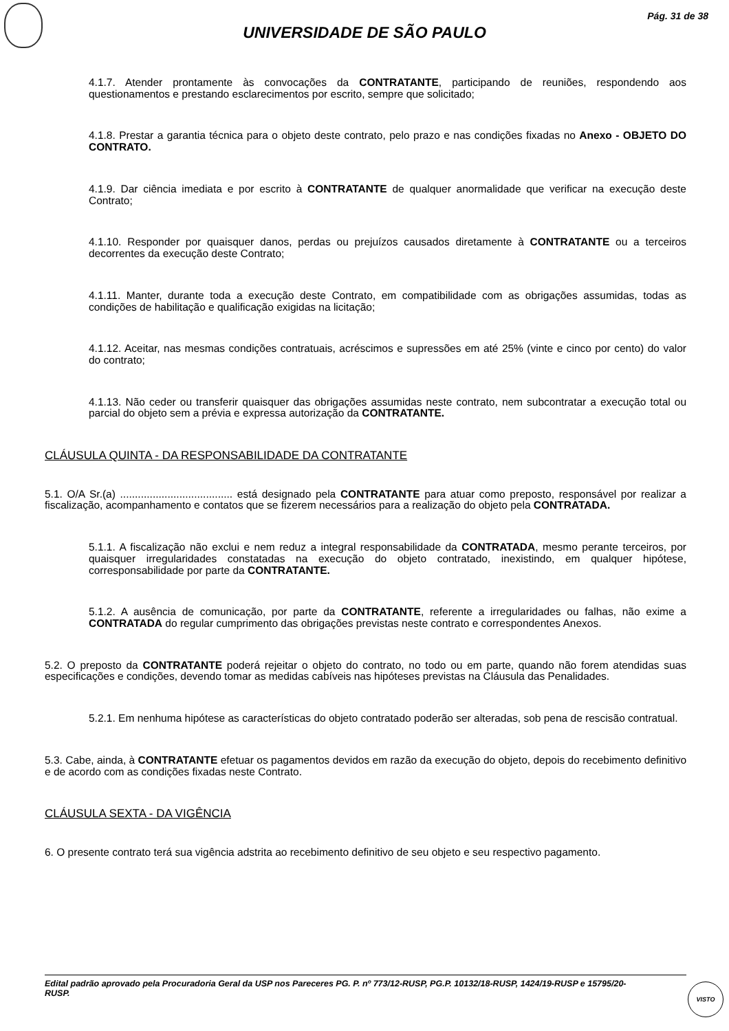Pág. 31 de 38
UNIVERSIDADE DE SÃO PAULO
4.1.7. Atender prontamente às convocações da CONTRATANTE, participando de reuniões, respondendo aos questionamentos e prestando esclarecimentos por escrito, sempre que solicitado;
4.1.8. Prestar a garantia técnica para o objeto deste contrato, pelo prazo e nas condições fixadas no Anexo - OBJETO DO CONTRATO.
4.1.9. Dar ciência imediata e por escrito à CONTRATANTE de qualquer anormalidade que verificar na execução deste Contrato;
4.1.10. Responder por quaisquer danos, perdas ou prejuízos causados diretamente à CONTRATANTE ou a terceiros decorrentes da execução deste Contrato;
4.1.11. Manter, durante toda a execução deste Contrato, em compatibilidade com as obrigações assumidas, todas as condições de habilitação e qualificação exigidas na licitação;
4.1.12. Aceitar, nas mesmas condições contratuais, acréscimos e supressões em até 25% (vinte e cinco por cento) do valor do contrato;
4.1.13. Não ceder ou transferir quaisquer das obrigações assumidas neste contrato, nem subcontratar a execução total ou parcial do objeto sem a prévia e expressa autorização da CONTRATANTE.
CLÁUSULA QUINTA - DA RESPONSABILIDADE DA CONTRATANTE
5.1. O/A Sr.(a) ...................................... está designado pela CONTRATANTE para atuar como preposto, responsável por realizar a fiscalização, acompanhamento e contatos que se fizerem necessários para a realização do objeto pela CONTRATADA.
5.1.1. A fiscalização não exclui e nem reduz a integral responsabilidade da CONTRATADA, mesmo perante terceiros, por quaisquer irregularidades constatadas na execução do objeto contratado, inexistindo, em qualquer hipótese, corresponsabilidade por parte da CONTRATANTE.
5.1.2. A ausência de comunicação, por parte da CONTRATANTE, referente a irregularidades ou falhas, não exime a CONTRATADA do regular cumprimento das obrigações previstas neste contrato e correspondentes Anexos.
5.2. O preposto da CONTRATANTE poderá rejeitar o objeto do contrato, no todo ou em parte, quando não forem atendidas suas especificações e condições, devendo tomar as medidas cabíveis nas hipóteses previstas na Cláusula das Penalidades.
5.2.1. Em nenhuma hipótese as características do objeto contratado poderão ser alteradas, sob pena de rescisão contratual.
5.3. Cabe, ainda, à CONTRATANTE efetuar os pagamentos devidos em razão da execução do objeto, depois do recebimento definitivo e de acordo com as condições fixadas neste Contrato.
CLÁUSULA SEXTA - DA VIGÊNCIA
6. O presente contrato terá sua vigência adstrita ao recebimento definitivo de seu objeto e seu respectivo pagamento.
Edital padrão aprovado pela Procuradoria Geral da USP nos Pareceres PG. P. nº 773/12-RUSP, PG.P. 10132/18-RUSP, 1424/19-RUSP e 15795/20-RUSP.
VISTO